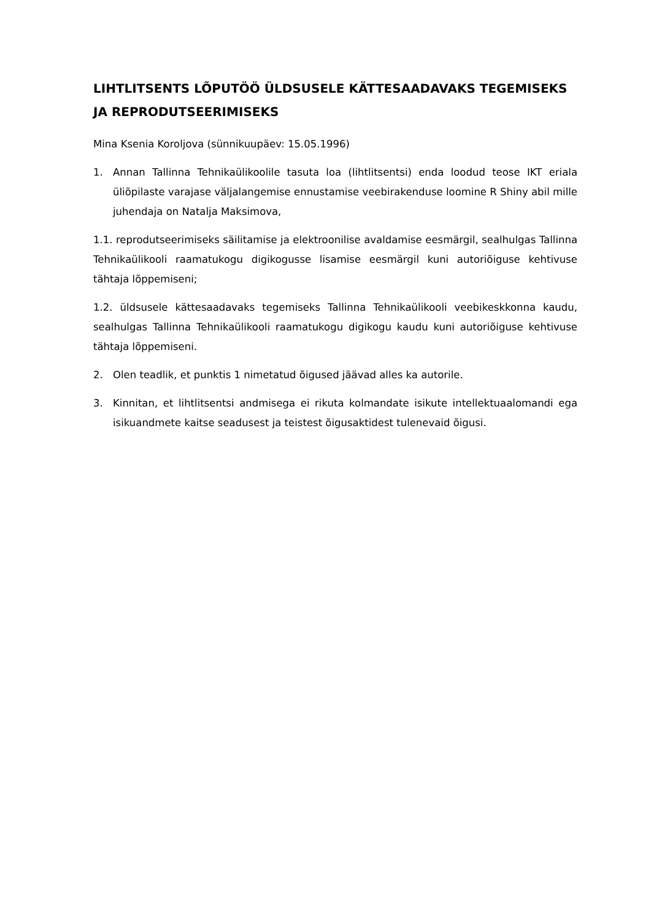LIHTLITSENTS LÕPUTÖÖ ÜLDSUSELE KÄTTESAADAVAKS TEGEMISEKS JA REPRODUTSEERIMISEKS
Mina Ksenia Koroljova (sünnikuupäev: 15.05.1996)
1. Annan Tallinna Tehnikaülikoolile tasuta loa (lihtlitsentsi) enda loodud teose IKT eriala üliõpilaste varajase väljalangemise ennustamise veebirakenduse loomine R Shiny abil mille juhendaja on Natalja Maksimova,
1.1. reprodutseerimiseks säilitamise ja elektroonilise avaldamise eesmärgil, sealhulgas Tallinna Tehnikaülikooli raamatukogu digikogusse lisamise eesmärgil kuni autoriõiguse kehtivuse tähtaja lõppemiseni;
1.2. üldsusele kättesaadavaks tegemiseks Tallinna Tehnikaülikooli veebikeskkonna kaudu, sealhulgas Tallinna Tehnikaülikooli raamatukogu digikogu kaudu kuni autoriõiguse kehtivuse tähtaja lõppemiseni.
2. Olen teadlik, et punktis 1 nimetatud õigused jäävad alles ka autorile.
3. Kinnitan, et lihtlitsentsi andmisega ei rikuta kolmandate isikute intellektuaalomandi ega isikuandmete kaitse seadusest ja teistest õigusaktidest tulenevaid õigusi.